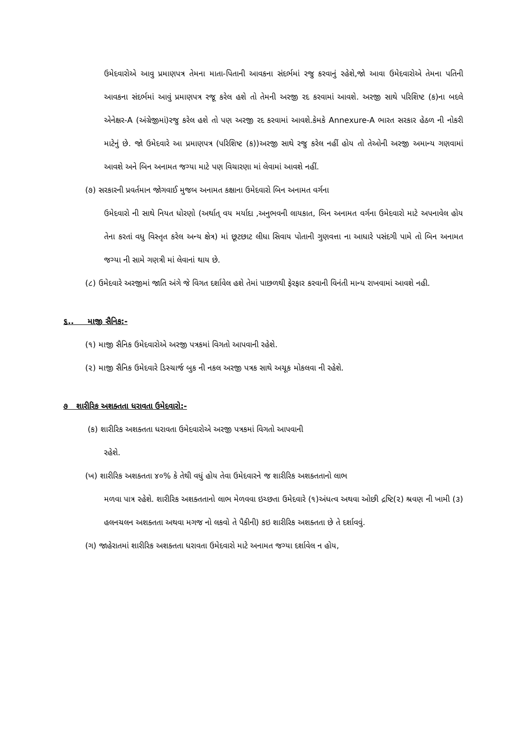ઉમેદવારોએ આવુ પ્રમાણપત્ર તેમના માતા-પિતાની આવકના સંદર્ભમાં રજુ કરવાનું રહેશે,જો આવા ઉમેદવારોએ તેમના પતિની આવકના સંદર્ભમાં આવું પ્રમાણપત્ર રજૂ કરેલ હશે તો તેમની અરજી રદ કરવામાં આવશે. અરજી સાથે પરિશિષ્ટ (ક)ના બદલે એનેક્ષર-A (અંગ્રેજીમાં)રજુ કરેલ હશે તો પણ અરજી રદ કરવામાં આવશે.કેમકે Annexure-A ભારત સરકાર હેઠળ ની નોકરી માટેનું છે. જો ઉમેદવારે આ પ્રમાણપત્ર (પરિશિષ્ટ (ક))અરજી સાથે રજુ કરેલ નહીં હોય તો તેઓની અરજી અમાન્ય ગણવામાં આવશે અને બિન અનામત જગ્યા માટે પણ વિચારણા માં લેવામાં આવશે નહીં.
(૭) સરકારની પ્રવર્તમાન જોગવાઈ મુજબ અનામત કક્ષાના ઉમેદવારો બિન અનામત વર્ગના
ઉમેદવારો ની સાથે નિયત ધોરણો (અર્થાત્ વય મર્યાદા ,અનુભવની લાયકાત, બિન અનામત વર્ગના ઉમેદવારો માટે અપનાવેલ હોય તેના કરતાં વધુ વિસ્તૃત કરેલ અન્ય ક્ષેત્ર) માં છૂટછાટ લીધા સિવાય પોતાની ગુણવત્તા ના આધારે પસંદગી પામે તો બિન અનામત જગ્યા ની સામે ગણત્રી માં લેવાનાં થાય છે.
(૮) ઉમેદવારે અરજીમાં જાતિ અંગે જે વિગત દર્શાવેલ હશે તેમાં પાછળથી ફેરફાર કરવાની વિનંતી માન્ય રાખવામાં આવશે નહી.
૬.. માજી સૈનિક:-
(૧) માજી સૈનિક ઉમેદવારોએ અરજી પત્રકમાં વિગતો આપવાની રહેશે.
(૨) માજી સૈનિક ઉમેદવારે ડિસ્ચાર્જ બુક ની નકલ અરજી પત્રક સાથે અચૂક મોકલવા ની રહેશે.
૭ શારીરિક અશક્તતા ધરાવતા ઉમેદવારો:-
(ક) શારીરિક અશક્તતા ધરાવતા ઉમેદવારોએ અરજી પત્રકમાં વિગતો આપવાની
રહેશે.
(ખ) શારીરિક અશક્તતા ૪૦% કે તેથી વધું હોય તેવા ઉમેદવારને જ શારીરિક અશક્તતાનો લાભ
મળવા પાત્ર રહેશે. શારીરિક અશક્તતાનો લાભ મેળવવા ઇચ્છતા ઉમેદવારે (૧)અંધત્વ અથવા ઓછી દ્રષ્ટિ(૨) શ્રવણ ની ખામી (૩) હલનચલન અશક્તતા અથવા મગજ નો લકવો તે પૈકીની) કઇ શારીરિક અશક્તતા છે તે દર્શાવવું.
(ગ) જાહેરાતમાં શારીરિક અશક્તતા ધરાવતા ઉમેદવારો માટે અનામત જગ્યા દર્શાવેલ ન હોય,